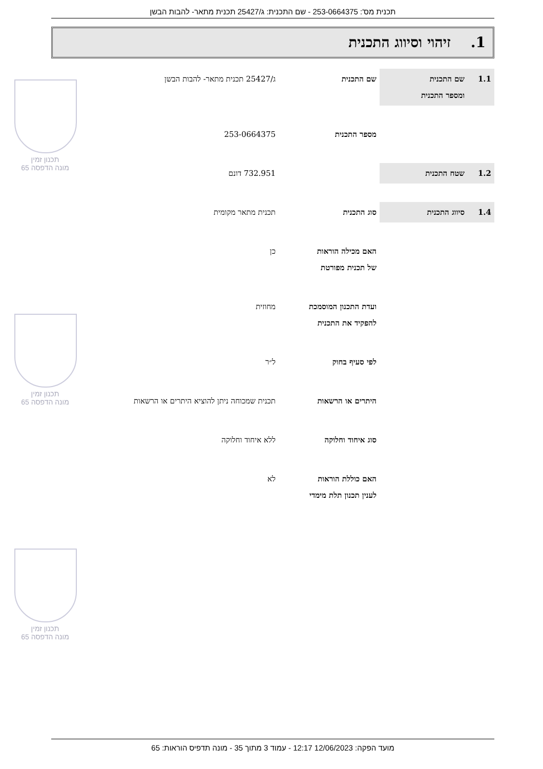תכנית מס': 253-0664375 - שם התכנית: ג/25427 תכנית מתאר- להבות הבשן
1. זיהוי וסיווג התכנית
| 1.1 | שם התכנית ומספר התכנית | שם התכנית | ג/25427 תכנית מתאר- להבות הבשן |
| | | מספר התכנית | 253-0664375 |
| 1.2 | שטח התכנית | | 732.951 דונם |
| 1.4 | סיווג התכנית | סוג התכנית | תכנית מתאר מקומית |
| | | האם מכילה הוראות של תכנית מפורטת | כן |
| | | ועדת התכנון המוסמכת להפקיד את התכנית | מחוזית |
| | | לפי סעיף בחוק | ל״ר |
| | | היתרים או הרשאות | תכנית שמכוחה ניתן להוציא היתרים או הרשאות |
| | | סוג איחוד וחלוקה | ללא איחוד וחלוקה |
| | | האם כוללת הוראות לענין תכנון תלת מימדי | לא |
תכנון זמין
מונה הדפסה 65
תכנון זמין
מונה הדפסה 65
תכנון זמין
מונה הדפסה 65
מועד הפקה: 12/06/2023 12:17 - עמוד 3 מתוך 35 - מונה תדפיס הוראות: 65